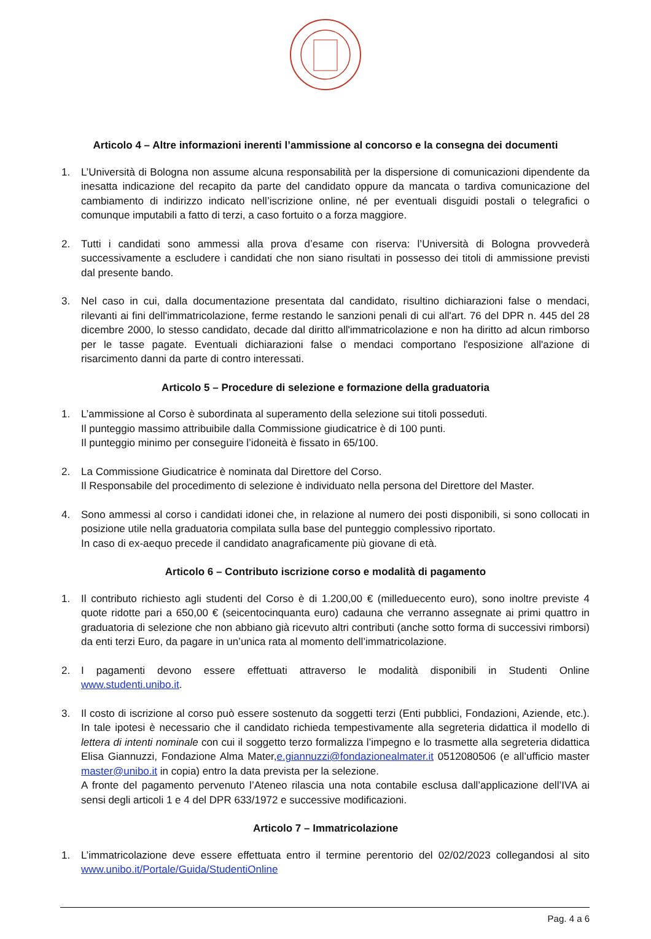Articolo 4 – Altre informazioni inerenti l’ammissione al concorso e la consegna dei documenti
1. L’Università di Bologna non assume alcuna responsabilità per la dispersione di comunicazioni dipendente da inesatta indicazione del recapito da parte del candidato oppure da mancata o tardiva comunicazione del cambiamento di indirizzo indicato nell’iscrizione online, né per eventuali disguidi postali o telegrafici o comunque imputabili a fatto di terzi, a caso fortuito o a forza maggiore.
2. Tutti i candidati sono ammessi alla prova d’esame con riserva: l’Università di Bologna provvederà successivamente a escludere i candidati che non siano risultati in possesso dei titoli di ammissione previsti dal presente bando.
3. Nel caso in cui, dalla documentazione presentata dal candidato, risultino dichiarazioni false o mendaci, rilevanti ai fini dell'immatricolazione, ferme restando le sanzioni penali di cui all'art. 76 del DPR n. 445 del 28 dicembre 2000, lo stesso candidato, decade dal diritto all'immatricolazione e non ha diritto ad alcun rimborso per le tasse pagate. Eventuali dichiarazioni false o mendaci comportano l'esposizione all'azione di risarcimento danni da parte di contro interessati.
Articolo 5 – Procedure di selezione e formazione della graduatoria
1. L’ammissione al Corso è subordinata al superamento della selezione sui titoli posseduti.
Il punteggio massimo attribuibile dalla Commissione giudicatrice è di 100 punti.
Il punteggio minimo per conseguire l’idoneità è fissato in 65/100.
2. La Commissione Giudicatrice è nominata dal Direttore del Corso.
Il Responsabile del procedimento di selezione è individuato nella persona del Direttore del Master.
4. Sono ammessi al corso i candidati idonei che, in relazione al numero dei posti disponibili, si sono collocati in posizione utile nella graduatoria compilata sulla base del punteggio complessivo riportato.
In caso di ex-aequo precede il candidato anagraficamente più giovane di età.
Articolo 6 – Contributo iscrizione corso e modalità di pagamento
1. Il contributo richiesto agli studenti del Corso è di 1.200,00 € (milleduecento euro), sono inoltre previste 4 quote ridotte pari a 650,00 € (seicentocinquanta euro) cadauna che verranno assegnate ai primi quattro in graduatoria di selezione che non abbiano già ricevuto altri contributi (anche sotto forma di successivi rimborsi) da enti terzi Euro, da pagare in un’unica rata al momento dell’immatricolazione.
2. I pagamenti devono essere effettuati attraverso le modalità disponibili in Studenti Online www.studenti.unibo.it.
3. Il costo di iscrizione al corso può essere sostenuto da soggetti terzi (Enti pubblici, Fondazioni, Aziende, etc.). In tale ipotesi è necessario che il candidato richieda tempestivamente alla segreteria didattica il modello di lettera di intenti nominale con cui il soggetto terzo formalizza l’impegno e lo trasmette alla segreteria didattica Elisa Giannuzzi, Fondazione Alma Mater,e.giannuzzi@fondazionealmater.it 0512080506 (e all’ufficio master master@unibo.it in copia) entro la data prevista per la selezione.
A fronte del pagamento pervenuto l’Ateneo rilascia una nota contabile esclusa dall’applicazione dell’IVA ai sensi degli articoli 1 e 4 del DPR 633/1972 e successive modificazioni.
Articolo 7 – Immatricolazione
1. L’immatricolazione deve essere effettuata entro il termine perentorio del 02/02/2023 collegandosi al sito www.unibo.it/Portale/Guida/StudentiOnline
Pag. 4 a 6